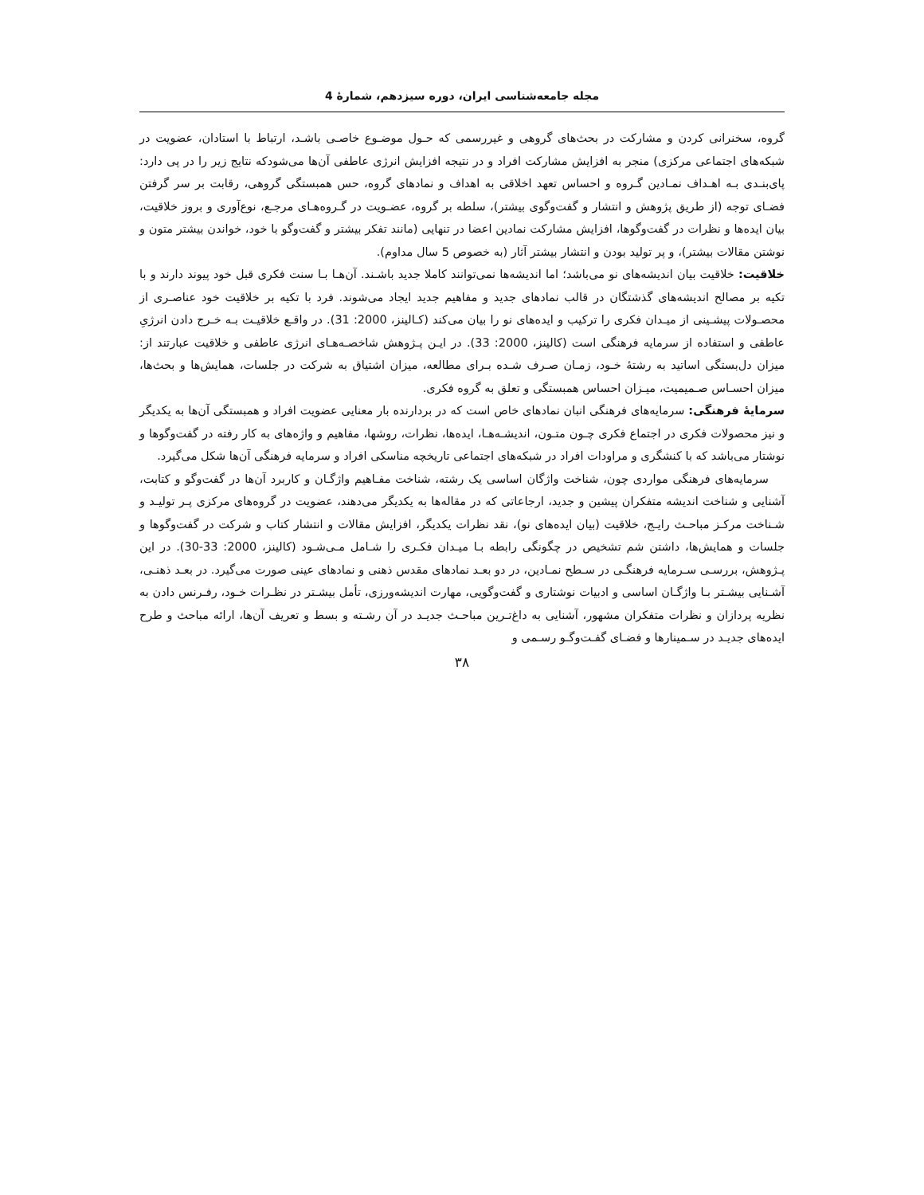مجله جامعه‌شناسی ایران، دوره سیزدهم، شمارهٔ 4
گروه، سخنرانی کردن و مشارکت در بحث‌های گروهی و غیررسمی که حـول موضـوع خاصـی باشـد، ارتباط با استادان، عضویت در شبکه‌های اجتماعی مرکزی) منجر به افزایش مشارکت افراد و در نتیجه افزایش انرژی عاطفی آن‌ها می‌شودکه نتایج زیر را در پی دارد: پای‌بنـدی بـه اهـداف نمـادین گـروه و احساس تعهد اخلاقی به اهداف و نمادهای گروه، حس همبستگی گروهی، رقابت بر سر گرفتن فضـای توجه (از طریق پژوهش و انتشار و گفت‌وگوی بیشتر)، سلطه بر گروه، عضـویت در گـروه‌هـای مرجـع، نوع‌آوری و بروز خلاقیت، بیان ایده‌ها و نظرات در گفت‌وگوها، افزایش مشارکت نمادین اعضا در تنهایی (مانند تفکر بیشتر و گفت‌وگو با خود، خواندن بیشتر متون و نوشتن مقالات بیشتر)، و پر تولید بودن و انتشار بیشتر آثار (به خصوص 5 سال مداوم).
خلاقیت: خلاقیت بیان اندیشه‌های نو می‌باشد؛ اما اندیشه‌ها نمی‌توانند کاملا جدید باشـند. آن‌هـا بـا سنت فکری قبل خود پیوند دارند و با تکیه بر مصالح اندیشه‌های گذشتگان در قالب نمادهای جدید و مفاهیم جدید ایجاد می‌شوند. فرد با تکیه بر خلاقیت خود عناصـری از محصـولات پیشـینی از میـدان فکری را ترکیب و ایده‌های نو را بیان می‌کند (کـالینز، 2000: 31). در واقـع خلاقیـت بـه خـرج دادن انرژیِ عاطفی و استفاده از سرمایه فرهنگی است (کالینز، 2000: 33). در ایـن پـژوهش شاخصـه‌هـای انرژی عاطفی و خلاقیت عبارتند از: میزان دل‌بستگی اساتید به رشتهٔ خـود، زمـان صـرف شـده بـرای مطالعه، میزان اشتیاق به شرکت در جلسات، همایش‌ها و بحث‌ها، میزان احسـاس صـمیمیت، میـزان احساس همبستگی و تعلق به گروه فکری.
سرمایهٔ فرهنگی: سرمایه‌های فرهنگی انبان نمادهای خاص است که در بردارنده بار معنایی عضویت افراد و همبستگی آن‌ها به یکدیگر و نیز محصولات فکری در اجتماع فکری چـون متـون، اندیشـه‌هـا، ایده‌ها، نظرات، روشها، مفاهیم و واژه‌های به کار رفته در گفت‌وگوها و نوشتار می‌باشد که با کنشگری و مراودات افراد در شبکه‌های اجتماعی تاریخچه مناسکی افراد و سرمایه فرهنگی آن‌ها شکل می‌گیرد.
سرمایه‌های فرهنگی مواردی چون، شناخت واژگان اساسی یک رشته، شناخت مفـاهیم واژگـان و کاربرد آن‌ها در گفت‌وگو و کتابت، آشنایی و شناخت اندیشه متفکران پیشین و جدید، ارجاعاتی که در مقاله‌ها به یکدیگر می‌دهند، عضویت در گروه‌های مرکزی پـر تولیـد و شـناخت مرکـز مباحـث رایـج، خلاقیت (بیان ایده‌های نو)، نقد نظرات یکدیگر، افزایش مقالات و انتشار کتاب و شرکت در گفت‌وگوها و جلسات و همایش‌ها، داشتن شم تشخیص در چگونگی رابطه بـا میـدان فکـری را شـامل مـی‌شـود (کالینز، 2000: 33-30). در این پـژوهش، بررسـی سـرمایه فرهنگـی در سـطح نمـادین، در دو بعـد نمادهای مقدس ذهنی و نمادهای عینی صورت می‌گیرد. در بعـد ذهنـی، آشـنایی بیشـتر بـا واژگـان اساسی و ادبیات نوشتاری و گفت‌وگویی، مهارت اندیشه‌ورزی، تأمل بیشـتر در نظـرات خـود، رفـرنس دادن به نظریه پردازان و نظرات متفکران مشهور، آشنایی به داغ‌تـرین مباحـث جدیـد در آن رشـته و بسط و تعریف آن‌ها، ارائه مباحث و طرح ایده‌های جدیـد در سـمینارها و فضـای گفـت‌وگـو رسـمی و
۳۸